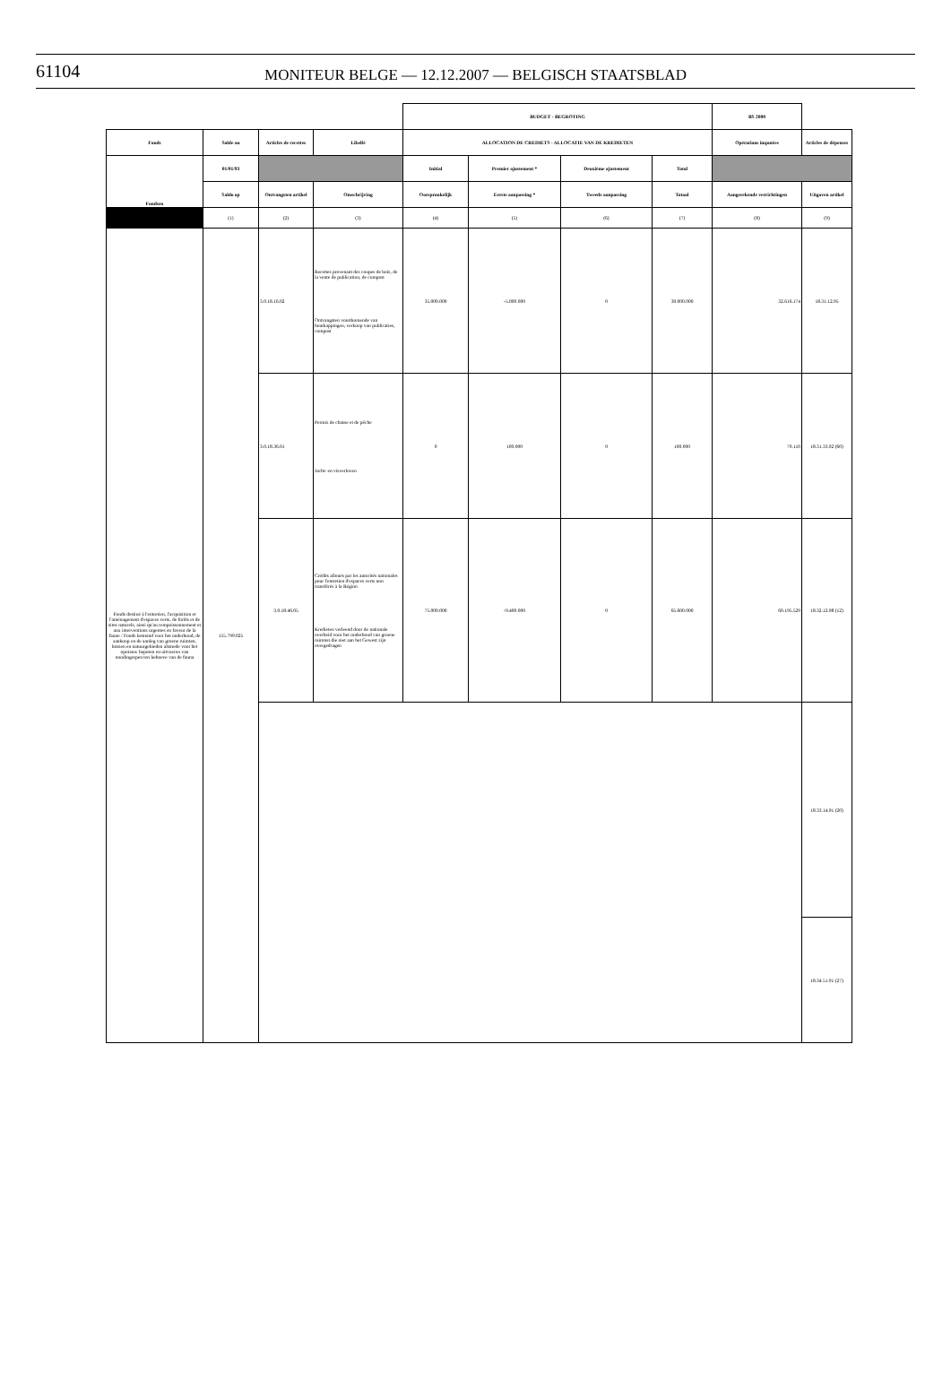61104
MONITEUR BELGE — 12.12.2007 — BELGISCH STAATSBLAD
| | | | | BUDGET - BEGROTING | | | | BS 2000 | |
| Fonds | Solde au | Articles de recettes | Libellé | ALLOCATION DE CREDIETS - ALLOCATIE VAN DE KREDIETEN | | | | Opérations imputées | Articles de dépenses |
| Fondsen | 01/01/93 | | | Initial | Premier ajustement * | Deuxième ajustement | Total | | |
| | Saldo op | Ontvangsten artikel | Omschrijving | Oorspronkelijk | Eerste aanpassing * | Tweede aanpassing | Totaal | Aangerekende verrichtingen | Uitgaven artikel |
| | (1) | (2) | (3) | (4) | (5) | (6) | (7) | (8) | (9) |
| Fonds destiné à l'entretien, l'acquisition et l'aménagement d'espaces verts, de forêts et de sites naturels, ainsi qu'au rempoissonnement et aux interventions urgentes en faveur de la faune / Fonds bestemd voor het onderhoud, de aankoop en de aanleg van groene ruimten, bossen en natuurgebieden alsmede voor het opnieuw bepoten en uitvoeren van noodingrepen ten behoeve van de fauna | 155.799.025 | 3.0.18.16.02 | Recettes provenant des coupes de bois, de la vente de publication, de compost Ontvangsten voortkomende van houtkappingen, verkoop van publicaties, compost | 35.000.000 | -5.000.000 | 0 | 30.000.000 | 32.616.174 | 18.31.12.95 |
| | | 3.0.18.36.01 | Permis de chasse et de pêche Jacht- en visverloven | 0 | 100.000 | 0 | 100.000 | 79.110 | 18.31.33.92 (60) |
| | | 3.0.18.46.05 | Crédits alloués par les autorités nationales pour l'entretien d'espaces verts non transférés à la Région Kredieten verleend door de nationale overheid voor het onderhoud van groene ruimten die niet aan het Gewest zijn overgedragen | 75.000.000 | -9.400.000 | 0 | 65.600.000 | 60.195.529 | 18.32.12.98 (12) |
| | | | | | | | | | 18.33.14.91 (20) |
| | | | | | | | | | 18.34.51.91 (27) |